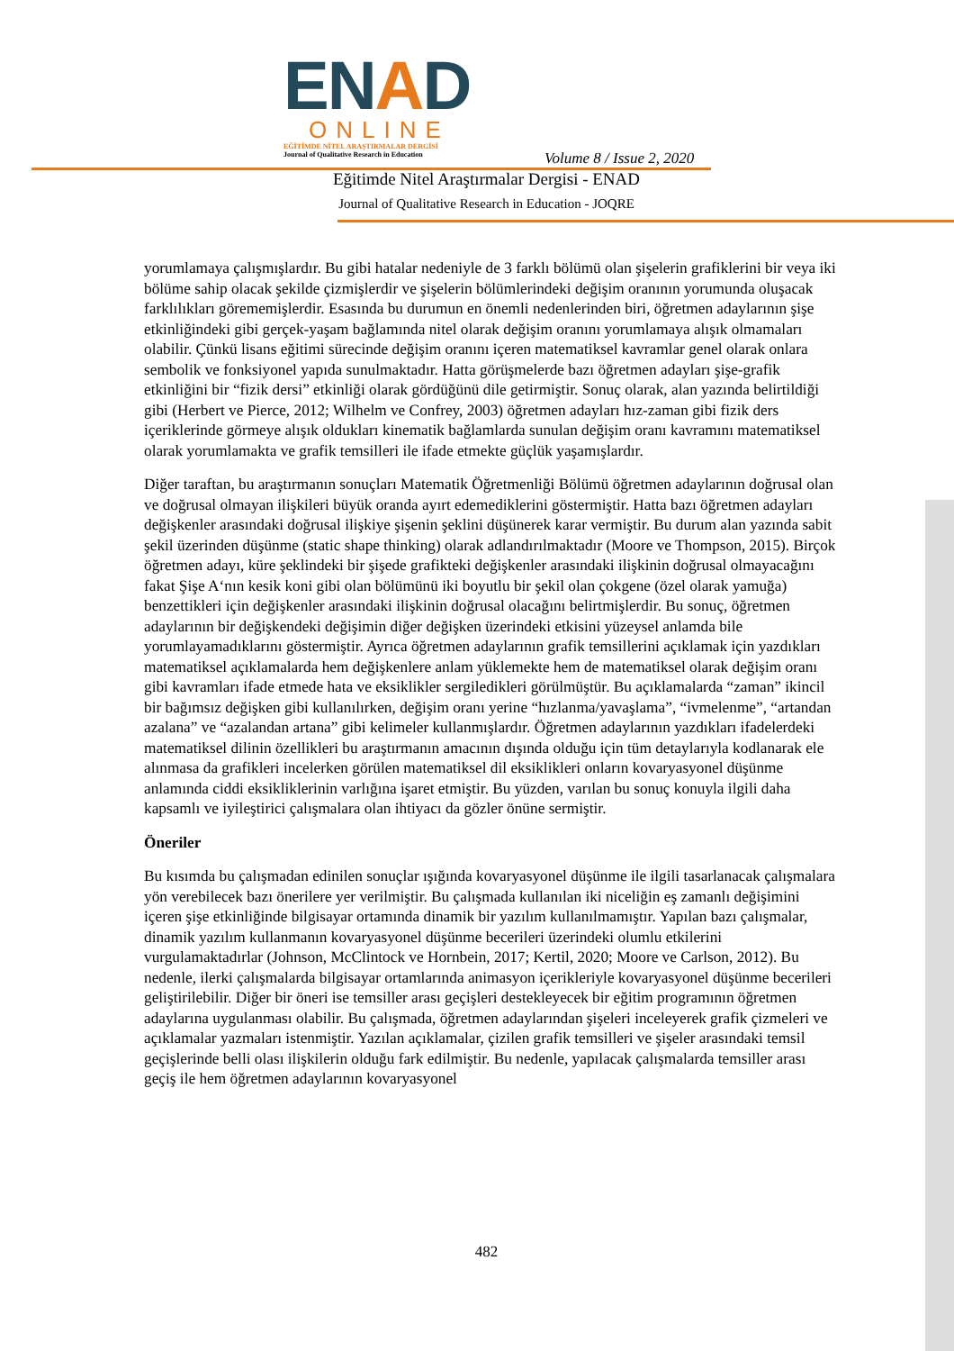ENAD
ONLINE
EĞİTİMDE NİTEL ARAŞTIRMALAR DERGİSİ
Journal of Qualitative Research in Education
Volume 8 / Issue 2, 2020
Eğitimde Nitel Araştırmalar Dergisi - ENAD
Journal of Qualitative Research in Education - JOQRE
yorumlamaya çalışmışlardır. Bu gibi hatalar nedeniyle de 3 farklı bölümü olan şişelerin grafiklerini bir veya iki bölüme sahip olacak şekilde çizmişlerdir ve şişelerin bölümlerindeki değişim oranının yorumunda oluşacak farklılıkları görememişlerdir. Esasında bu durumun en önemli nedenlerinden biri, öğretmen adaylarının şişe etkinliğindeki gibi gerçek-yaşam bağlamında nitel olarak değişim oranını yorumlamaya alışık olmamaları olabilir. Çünkü lisans eğitimi sürecinde değişim oranını içeren matematiksel kavramlar genel olarak onlara sembolik ve fonksiyonel yapıda sunulmaktadır. Hatta görüşmelerde bazı öğretmen adayları şişe-grafik etkinliğini bir “fizik dersi” etkinliği olarak gördüğünü dile getirmiştir. Sonuç olarak, alan yazında belirtildiği gibi (Herbert ve Pierce, 2012; Wilhelm ve Confrey, 2003) öğretmen adayları hız-zaman gibi fizik ders içeriklerinde görmeye alışık oldukları kinematik bağlamlarda sunulan değişim oranı kavramını matematiksel olarak yorumlamakta ve grafik temsilleri ile ifade etmekte güçlük yaşamışlardır.
Diğer taraftan, bu araştırmanın sonuçları Matematik Öğretmenliği Bölümü öğretmen adaylarının doğrusal olan ve doğrusal olmayan ilişkileri büyük oranda ayırt edemediklerini göstermiştir. Hatta bazı öğretmen adayları değişkenler arasındaki doğrusal ilişkiye şişenin şeklini düşünerek karar vermiştir. Bu durum alan yazında sabit şekil üzerinden düşünme (static shape thinking) olarak adlandırılmaktadır (Moore ve Thompson, 2015). Birçok öğretmen adayı, küre şeklindeki bir şişede grafikteki değişkenler arasındaki ilişkinin doğrusal olmayacağını fakat Şişe A‘nın kesik koni gibi olan bölümünü iki boyutlu bir şekil olan çokgene (özel olarak yamuğa) benzettikleri için değişkenler arasındaki ilişkinin doğrusal olacağını belirtmişlerdir. Bu sonuç, öğretmen adaylarının bir değişkendeki değişimin diğer değişken üzerindeki etkisini yüzeysel anlamda bile yorumlayamadıklarını göstermiştir. Ayrıca öğretmen adaylarının grafik temsillerini açıklamak için yazdıkları matematiksel açıklamalarda hem değişkenlere anlam yüklemekte hem de matematiksel olarak değişim oranı gibi kavramları ifade etmede hata ve eksiklikler sergiledikleri görülmüştür. Bu açıklamalarda “zaman” ikincil bir bağımsız değişken gibi kullanılırken, değişim oranı yerine “hızlanma/yavaşlama”, “ivmelenme”, “artandan azalana” ve “azalandan artana” gibi kelimeler kullanmışlardır. Öğretmen adaylarının yazdıkları ifadelerdeki matematiksel dilinin özellikleri bu araştırmanın amacının dışında olduğu için tüm detaylarıyla kodlanarak ele alınmasa da grafikleri incelerken görülen matematiksel dil eksiklikleri onların kovaryasyonel düşünme anlamında ciddi eksikliklerinin varlığına işaret etmiştir. Bu yüzden, varılan bu sonuç konuyla ilgili daha kapsamlı ve iyileştirici çalışmalara olan ihtiyacı da gözler önüne sermiştir.
Öneriler
Bu kısımda bu çalışmadan edinilen sonuçlar ışığında kovaryasyonel düşünme ile ilgili tasarlanacak çalışmalara yön verebilecek bazı önerilere yer verilmiştir. Bu çalışmada kullanılan iki niceliğin eş zamanlı değişimini içeren şişe etkinliğinde bilgisayar ortamında dinamik bir yazılım kullanılmamıştır. Yapılan bazı çalışmalar, dinamik yazılım kullanmanın kovaryasyonel düşünme becerileri üzerindeki olumlu etkilerini vurgulamaktadırlar (Johnson, McClintock ve Hornbein, 2017; Kertil, 2020; Moore ve Carlson, 2012). Bu nedenle, ilerki çalışmalarda bilgisayar ortamlarında animasyon içerikleriyle kovaryasyonel düşünme becerileri geliştirilebilir. Diğer bir öneri ise temsiller arası geçişleri destekleyecek bir eğitim programının öğretmen adaylarına uygulanması olabilir. Bu çalışmada, öğretmen adaylarından şişeleri inceleyerek grafik çizmeleri ve açıklamalar yazmaları istenmiştir. Yazılan açıklamalar, çizilen grafik temsilleri ve şişeler arasındaki temsil geçişlerinde belli olası ilişkilerin olduğu fark edilmiştir. Bu nedenle, yapılacak çalışmalarda temsiller arası geçiş ile hem öğretmen adaylarının kovaryasyonel
482